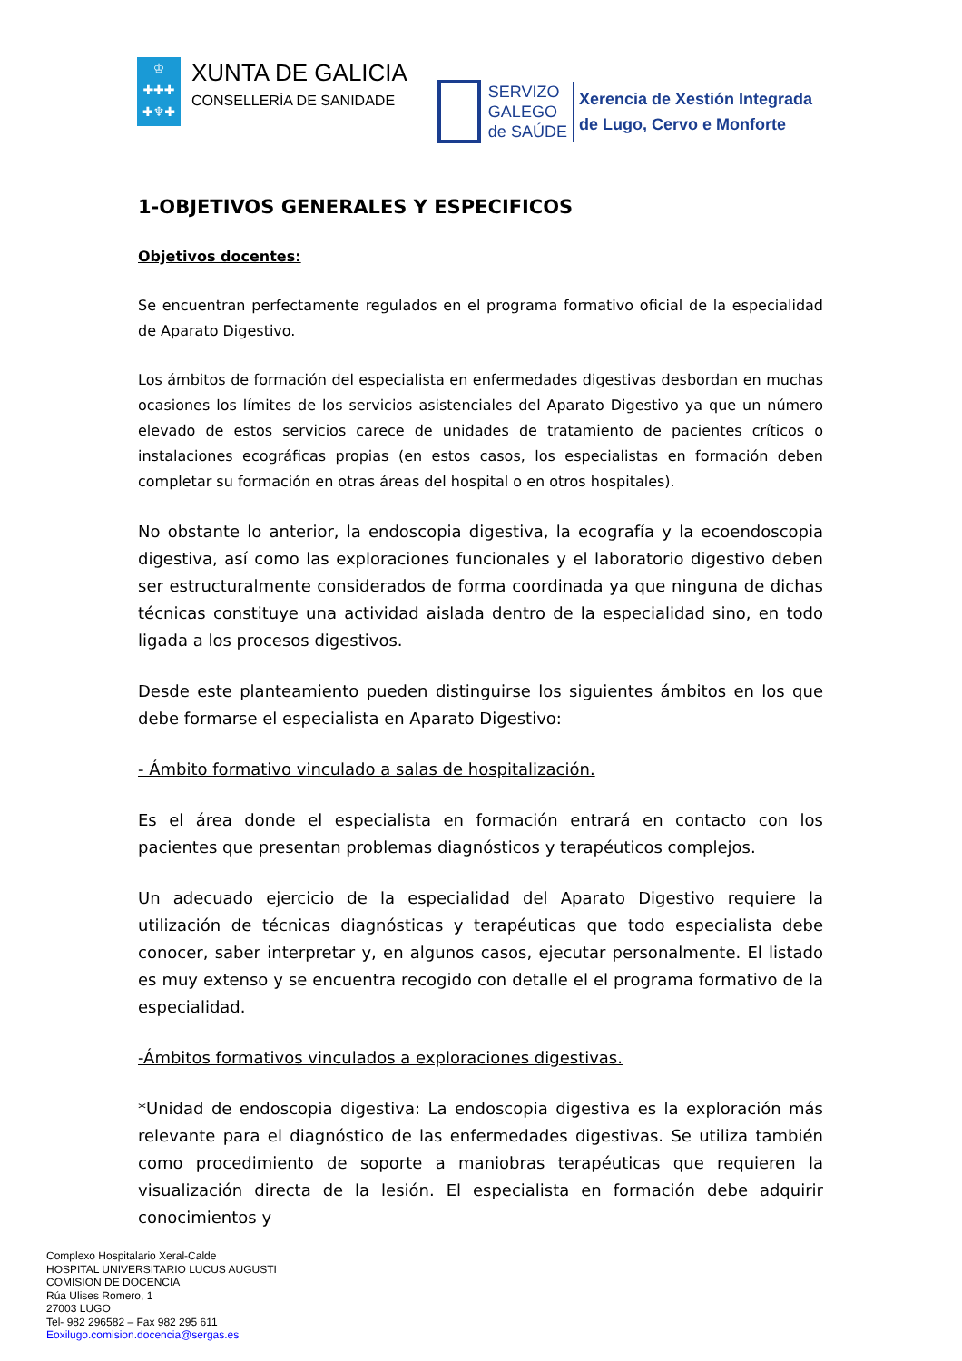♔
✚✚✚
✚♆✚
XUNTA DE GALICIA
CONSELLERÍA DE SANIDADE
SERVIZO
GALEGO
de SAÚDE
Xerencia de Xestión Integrada
de Lugo, Cervo e Monforte
1-OBJETIVOS GENERALES Y ESPECIFICOS
Objetivos docentes:
Se encuentran perfectamente regulados en el programa formativo oficial de la especialidad de Aparato Digestivo.
Los ámbitos de formación del especialista en enfermedades digestivas desbordan en muchas ocasiones los límites de los servicios asistenciales del Aparato Digestivo ya que un número elevado de estos servicios carece de unidades de tratamiento de pacientes críticos o instalaciones ecográficas propias (en estos casos, los especialistas en formación deben completar su formación en otras áreas del hospital o en otros hospitales).
No obstante lo anterior, la endoscopia digestiva, la ecografía y la ecoendoscopia digestiva, así como las exploraciones funcionales y el laboratorio digestivo deben ser estructuralmente considerados de forma coordinada ya que ninguna de dichas técnicas constituye una actividad aislada dentro de la especialidad sino, en todo ligada a los procesos digestivos.
Desde este planteamiento pueden distinguirse los siguientes ámbitos en los que debe formarse el especialista en Aparato Digestivo:
- Ámbito formativo vinculado a salas de hospitalización.
Es el área donde el especialista en formación entrará en contacto con los pacientes que presentan problemas diagnósticos y terapéuticos complejos.
Un adecuado ejercicio de la especialidad del Aparato Digestivo requiere la utilización de técnicas diagnósticas y terapéuticas que todo especialista debe conocer, saber interpretar y, en algunos casos, ejecutar personalmente. El listado es muy extenso y se encuentra recogido con detalle el el programa formativo de la especialidad.
-Ámbitos formativos vinculados a exploraciones digestivas.
*Unidad de endoscopia digestiva: La endoscopia digestiva es la exploración más relevante para el diagnóstico de las enfermedades digestivas. Se utiliza también como procedimiento de soporte a maniobras terapéuticas que requieren la visualización directa de la lesión. El especialista en formación debe adquirir conocimientos y
Complexo Hospitalario Xeral-Calde
HOSPITAL UNIVERSITARIO LUCUS AUGUSTI
COMISION DE DOCENCIA
Rúa Ulises Romero, 1
27003 LUGO
Tel- 982 296582 – Fax 982 295 611
Eoxilugo.comision.docencia@sergas.es